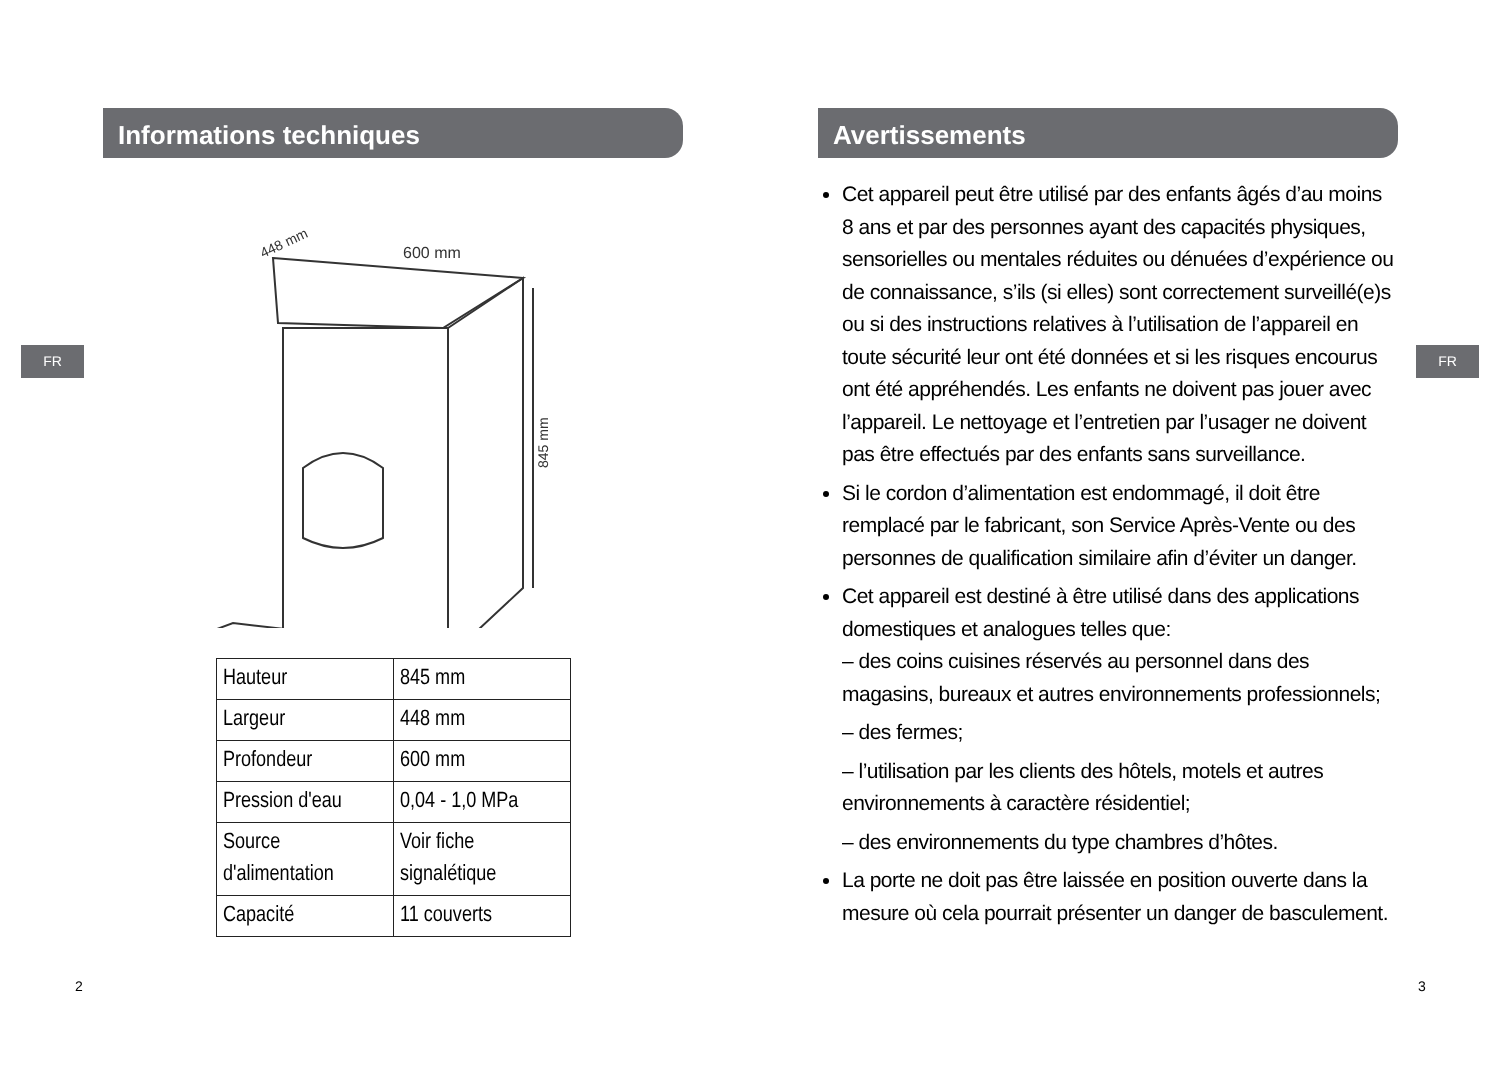FR FR
Informations techniques
600 mm
448 mm
845 mm
| Hauteur | 845 mm |
| Largeur | 448 mm |
| Profondeur | 600 mm |
| Pression d'eau | 0,04 - 1,0 MPa |
| Source d'alimentation | Voir fiche signalétique |
| Capacité | 11 couverts |
Avertissements
Cet appareil peut être utilisé par des enfants âgés d’au moins 8 ans et par des personnes ayant des capacités physiques, sensorielles ou mentales réduites ou dénuées d’expérience ou de connaissance, s’ils (si elles) sont correctement surveillé(e)s ou si des instructions relatives à l’utilisation de l’appareil en toute sécurité leur ont été données et si les risques encourus ont été appréhendés. Les enfants ne doivent pas jouer avec l’appareil. Le nettoyage et l’entretien par l’usager ne doivent pas être effectués par des enfants sans surveillance.
Si le cordon d’alimentation est endommagé, il doit être remplacé par le fabricant, son Service Après-Vente ou des personnes de qualification similaire afin d’éviter un danger.
Cet appareil est destiné à être utilisé dans des applications domestiques et analogues telles que:
– des coins cuisines réservés au personnel dans des magasins, bureaux et autres environnements professionnels;
– des fermes;
– l’utilisation par les clients des hôtels, motels et autres environnements à caractère résidentiel;
– des environnements du type chambres d’hôtes.
La porte ne doit pas être laissée en position ouverte dans la mesure où cela pourrait présenter un danger de basculement.
2 3